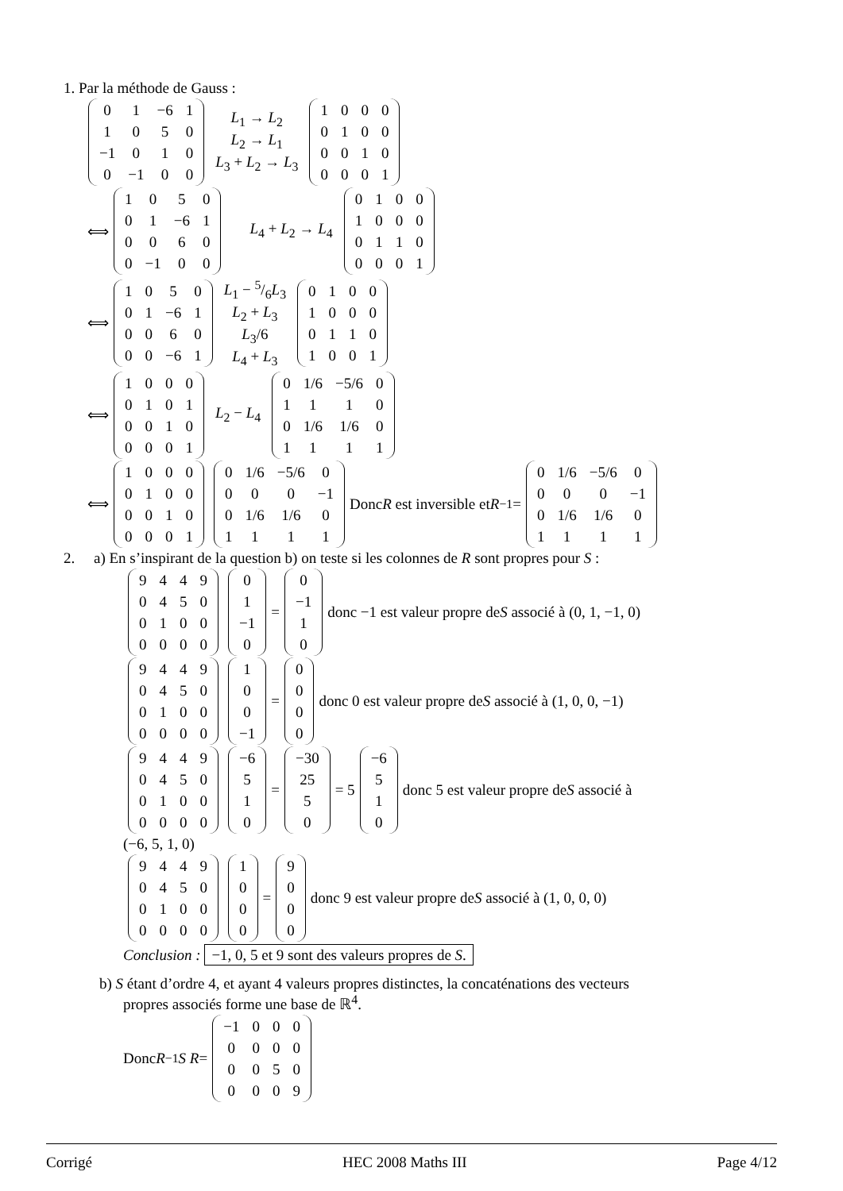1. Par la méthode de Gauss :
| 0 | 1 | −6 | 1 |
| 1 | 0 | 5 | 0 |
| −1 | 0 | 1 | 0 |
| 0 | −1 | 0 | 0 |
L<sub>1</sub> → L<sub>2</sub>
L<sub>2</sub> → L<sub>1</sub>
L<sub>3</sub> + L<sub>2</sub> → L<sub>3</sub>
| 1 | 0 | 0 | 0 |
| 0 | 1 | 0 | 0 |
| 0 | 0 | 1 | 0 |
| 0 | 0 | 0 | 1 |
⟺
| 1 | 0 | 5 | 0 |
| 0 | 1 | −6 | 1 |
| 0 | 0 | 6 | 0 |
| 0 | −1 | 0 | 0 |
L<sub>4</sub> + L<sub>2</sub> → L<sub>4</sub>
| 0 | 1 | 0 | 0 |
| 1 | 0 | 0 | 0 |
| 0 | 1 | 1 | 0 |
| 0 | 0 | 0 | 1 |
⟺
| 1 | 0 | 5 | 0 |
| 0 | 1 | −6 | 1 |
| 0 | 0 | 6 | 0 |
| 0 | 0 | −6 | 1 |
L<sub>1</sub> − 5/6L<sub>3</sub>
L<sub>2</sub> + L<sub>3</sub>
L<sub>3</sub>/6
L<sub>4</sub> + L<sub>3</sub>
| 0 | 1 | 0 | 0 |
| 1 | 0 | 0 | 0 |
| 0 | 1 | 1 | 0 |
| 1 | 0 | 0 | 1 |
⟺
| 1 | 0 | 0 | 0 |
| 0 | 1 | 0 | 1 |
| 0 | 0 | 1 | 0 |
| 0 | 0 | 0 | 1 |
L<sub>2</sub> − L<sub>4</sub>
| 0 | 1/6 | −5/6 | 0 |
| 1 | 1 | 1 | 0 |
| 0 | 1/6 | 1/6 | 0 |
| 1 | 1 | 1 | 1 |
⟺
| 1 | 0 | 0 | 0 |
| 0 | 1 | 0 | 0 |
| 0 | 0 | 1 | 0 |
| 0 | 0 | 0 | 1 |
| 0 | 1/6 | −5/6 | 0 |
| 0 | 0 | 0 | −1 |
| 0 | 1/6 | 1/6 | 0 |
| 1 | 1 | 1 | 1 |
Donc R est inversible et R<sup>−1</sup> =
| 0 | 1/6 | −5/6 | 0 |
| 0 | 0 | 0 | −1 |
| 0 | 1/6 | 1/6 | 0 |
| 1 | 1 | 1 | 1 |
2. a) En s’inspirant de la question b) on teste si les colonnes de R sont propres pour S :
| 9 | 4 | 4 | 9 |
| 0 | 4 | 5 | 0 |
| 0 | 1 | 0 | 0 |
| 0 | 0 | 0 | 0 |
| 0 |
| 1 |
| −1 |
| 0 |
=
| 0 |
| −1 |
| 1 |
| 0 |
donc −1 est valeur propre de S associé à (0, 1, −1, 0)
| 9 | 4 | 4 | 9 |
| 0 | 4 | 5 | 0 |
| 0 | 1 | 0 | 0 |
| 0 | 0 | 0 | 0 |
| 1 |
| 0 |
| 0 |
| −1 |
=
| 0 |
| 0 |
| 0 |
| 0 |
donc 0 est valeur propre de S associé à (1, 0, 0, −1)
| 9 | 4 | 4 | 9 |
| 0 | 4 | 5 | 0 |
| 0 | 1 | 0 | 0 |
| 0 | 0 | 0 | 0 |
| −6 |
| 5 |
| 1 |
| 0 |
=
| −30 |
| 25 |
| 5 |
| 0 |
= 5
| −6 |
| 5 |
| 1 |
| 0 |
donc 5 est valeur propre de S associé à
(−6, 5, 1, 0)
| 9 | 4 | 4 | 9 |
| 0 | 4 | 5 | 0 |
| 0 | 1 | 0 | 0 |
| 0 | 0 | 0 | 0 |
| 1 |
| 0 |
| 0 |
| 0 |
=
| 9 |
| 0 |
| 0 |
| 0 |
donc 9 est valeur propre de S associé à (1, 0, 0, 0)
Conclusion : −1, 0, 5 et 9 sont des valeurs propres de S.
b) S étant d’ordre 4, et ayant 4 valeurs propres distinctes, la concaténations des vecteurs
propres associés forme une base de ℝ<sup>4</sup>.
Donc R<sup>−1</sup> S R =
| −1 | 0 | 0 | 0 |
| 0 | 0 | 0 | 0 |
| 0 | 0 | 5 | 0 |
| 0 | 0 | 0 | 9 |
Corrigé HEC 2008 Maths III Page 4/12